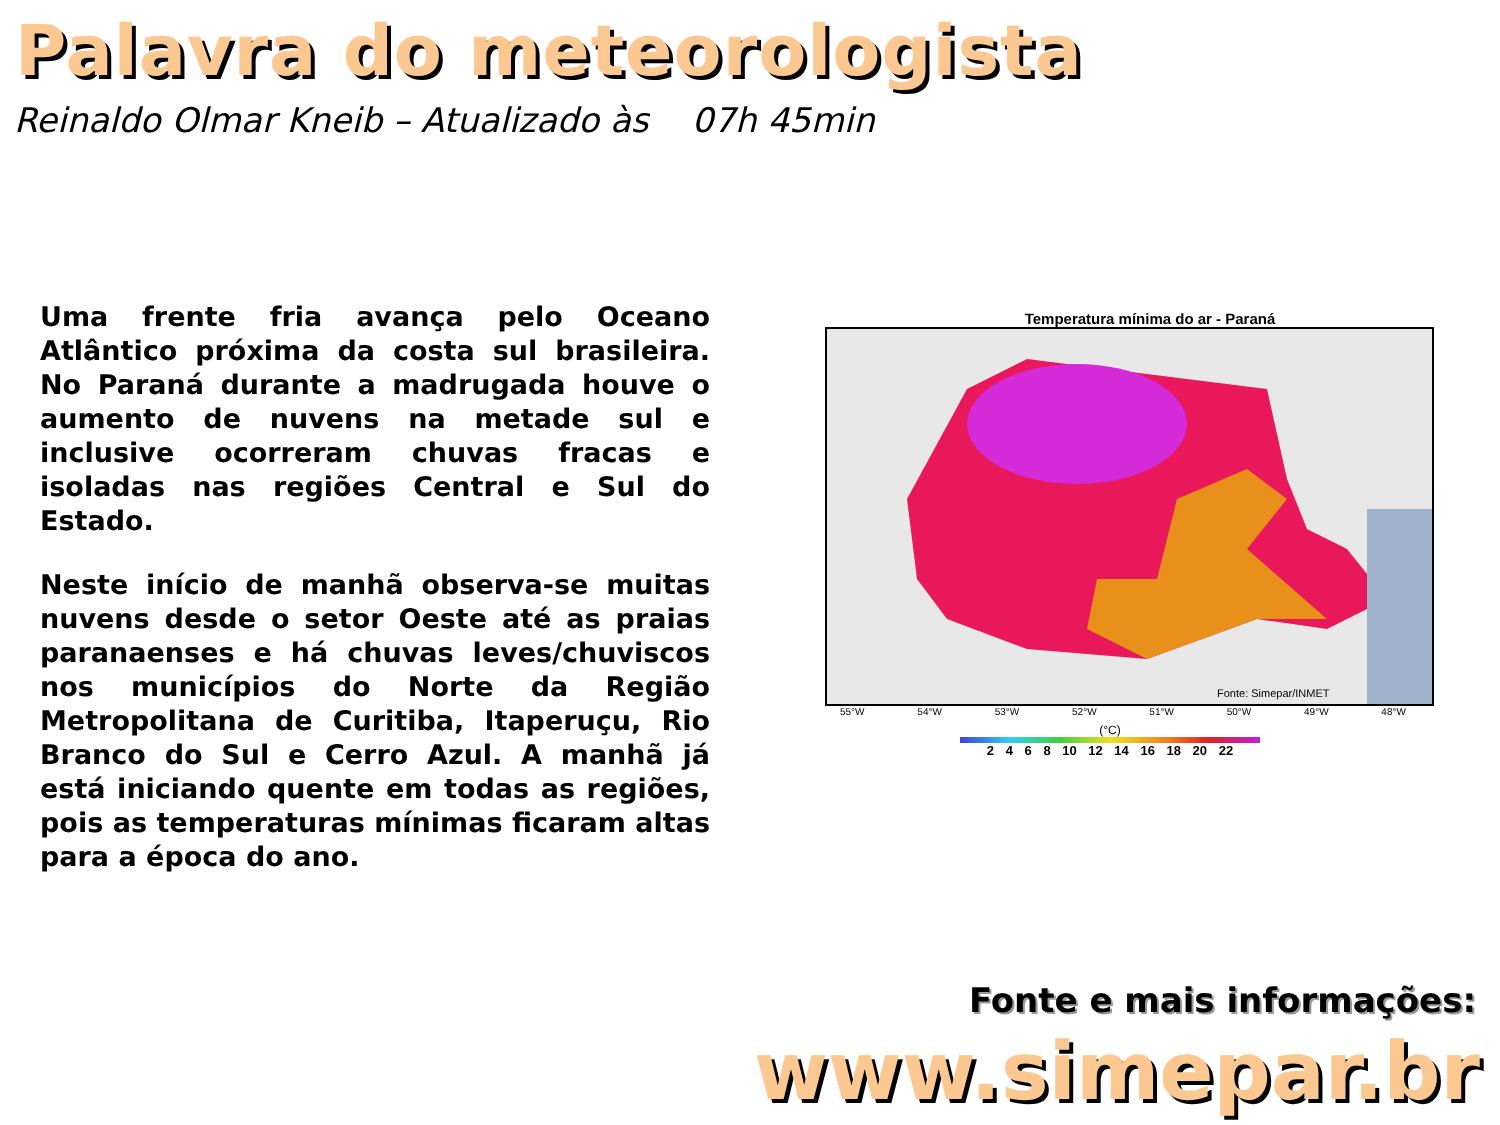Palavra do meteorologista
Reinaldo Olmar Kneib – Atualizado às 07h 45min
Uma frente fria avança pelo Oceano Atlântico próxima da costa sul brasileira. No Paraná durante a madrugada houve o aumento de nuvens na metade sul e inclusive ocorreram chuvas fracas e isoladas nas regiões Central e Sul do Estado.
Neste início de manhã observa-se muitas nuvens desde o setor Oeste até as praias paranaenses e há chuvas leves/chuviscos nos municípios do Norte da Região Metropolitana de Curitiba, Itaperuçu, Rio Branco do Sul e Cerro Azul. A manhã já está iniciando quente em todas as regiões, pois as temperaturas mínimas ficaram altas para a época do ano.
Temperatura mínima do ar - Paraná
Fonte: Simepar/INMET
55°W 54°W 53°W 52°W 51°W 50°W 49°W 48°W
(°C)
2 4 6 8 10 12 14 16 18 20 22
Fonte e mais informações:
www.simepar.br